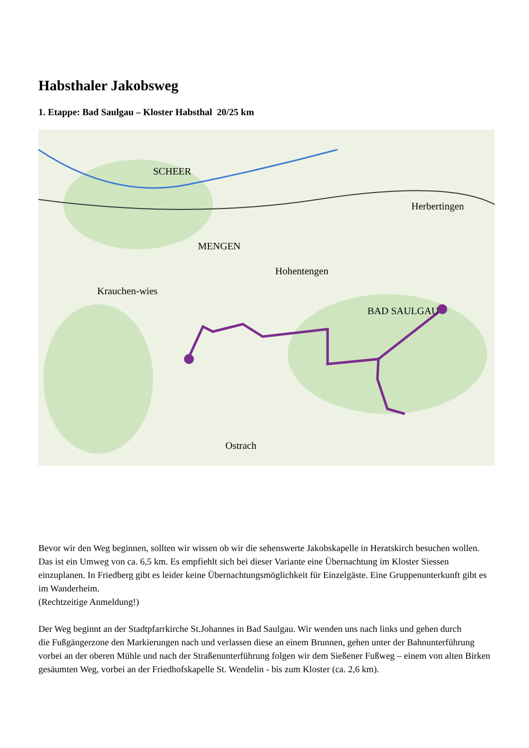Habsthaler Jakobsweg
1. Etappe: Bad Saulgau – Kloster Habsthal 20/25 km
SCHEER
MENGEN
Krauchen-wies
Hohentengen
BAD SAULGAU
Herbertingen
Ostrach
Bevor wir den Weg beginnen, sollten wir wissen ob wir die sehenswerte Jakobskapelle in Heratskirch besuchen wollen. Das ist ein Umweg von ca. 6,5 km. Es empfiehlt sich bei dieser Variante eine Übernachtung im Kloster Siessen einzuplanen. In Friedberg gibt es leider keine Übernachtungsmöglichkeit für Einzelgäste. Eine Gruppenunterkunft gibt es im Wanderheim.
(Rechtzeitige Anmeldung!)
Der Weg beginnt an der Stadtpfarrkirche St.Johannes in Bad Saulgau. Wir wenden uns nach links und gehen durch
die Fußgängerzone den Markierungen nach und verlassen diese an einem Brunnen, gehen unter der Bahnunterführung vorbei an der oberen Mühle und nach der Straßenunterführung folgen wir dem Sießener Fußweg – einem von alten Birken gesäumten Weg, vorbei an der Friedhofskapelle St. Wendelin - bis zum Kloster (ca. 2,6 km).